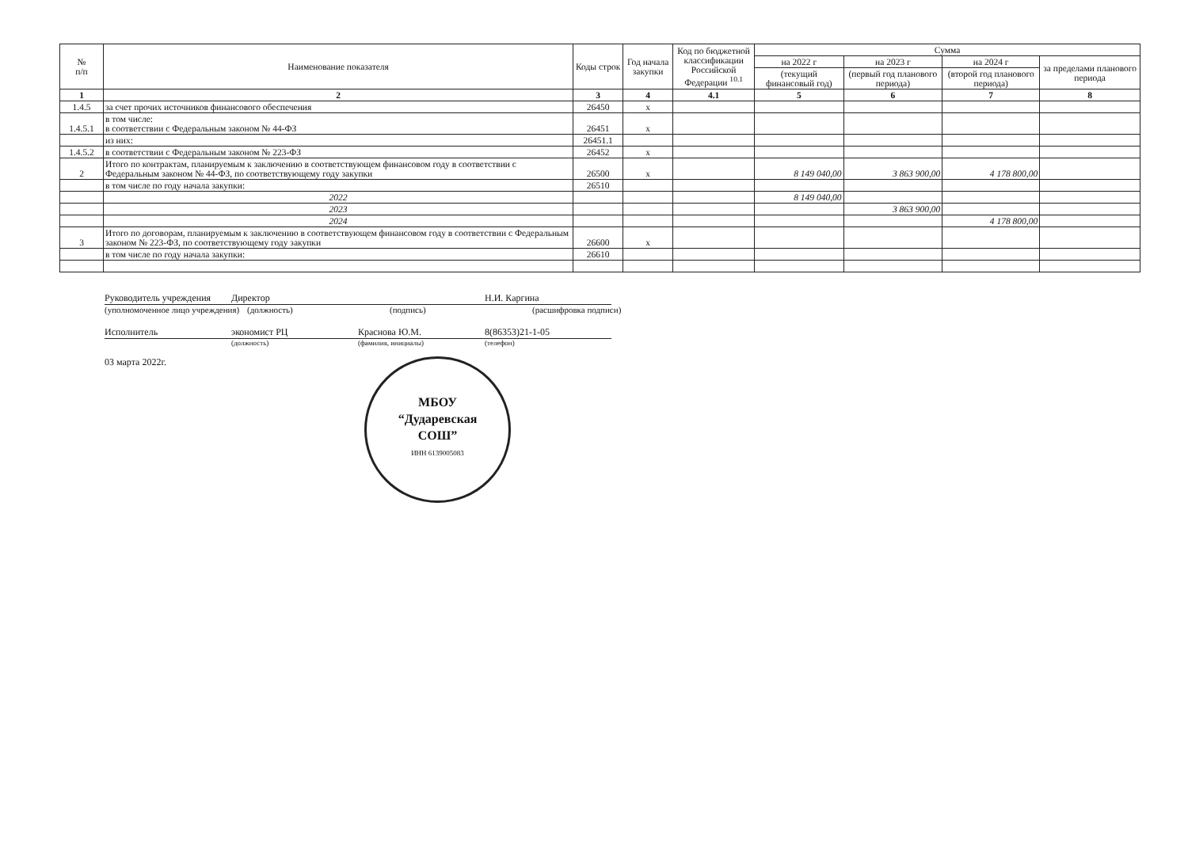| № п/п | Наименование показателя | Коды строк | Год начала закупки | Код по бюджетной классификации Российской Федерации <sup>10.1</sup> | Сумма | | | |
| --- | --- | --- | --- | --- | --- | --- | --- | --- |
| | | | | | на 2022 г | на 2023 г | на 2024 г | за пределами планового периода |
| | | | | | (текущий финансовый год) | (первый год планового периода) | (второй год планового периода) | |
| 1 | 2 | 3 | 4 | 4.1 | 5 | 6 | 7 | 8 |
| 1.4.5 | за счет прочих источников финансового обеспечения | 26450 | х | | | | | |
| 1.4.5.1 | в том числе: в соответствии с Федеральным законом № 44-ФЗ | 26451 | х | | | | | |
| | из них: | 26451.1 | | | | | | |
| 1.4.5.2 | в соответствии с Федеральным законом № 223-ФЗ | 26452 | х | | | | | |
| 2 | Итого по контрактам, планируемым к заключению в соответствующем финансовом году в соответствии с Федеральным законом № 44-ФЗ, по соответствующему году закупки | 26500 | х | | 8 149 040,00 | 3 863 900,00 | 4 178 800,00 | |
| | в том числе по году начала закупки: | 26510 | | | | | | |
| | 2022 | | | | 8 149 040,00 | | | |
| | 2023 | | | | | 3 863 900,00 | | |
| | 2024 | | | | | | 4 178 800,00 | |
| 3 | Итого по договорам, планируемым к заключению в соответствующем финансовом году в соответствии с Федеральным законом № 223-ФЗ, по соответствующему году закупки | 26600 | х | | | | | |
| | в том числе по году начала закупки: | 26610 | | | | | | |
Руководитель учреждения Директор Н.И. Каргина
(уполномоченное лицо учреждения) (должность) (подпись) (расшифровка подписи)
Исполнитель экономист РЦ Краснова Ю.М. 8(86353)21-1-05
(должность) (фамилия, инициалы) (телефон)
03 марта 2022г.
МБОУ
“Дударевская
СОШ”
ИНН 6139005083